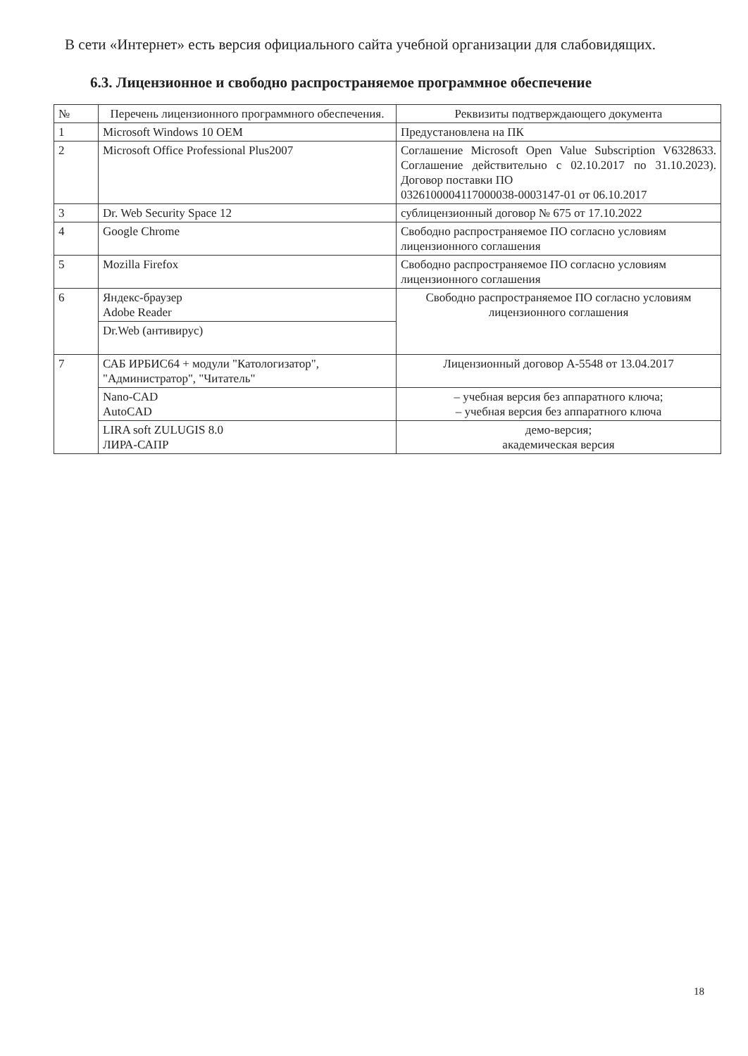В сети «Интернет» есть версия официального сайта учебной организации для слабовидящих.
6.3. Лицензионное и свободно распространяемое программное обеспечение
| № | Перечень лицензионного программного обеспечения. | Реквизиты подтверждающего документа |
| --- | --- | --- |
| 1 | Microsoft Windows 10 OEM | Предустановлена на ПК |
| 2 | Microsoft Office Professional Plus2007 | Соглашение Microsoft Open Value Subscription V6328633. Соглашение действительно с 02.10.2017 по 31.10.2023). Договор поставки ПО 0326100004117000038-0003147-01 от 06.10.2017 |
| 3 | Dr. Web Security Space 12 | сублицензионный договор № 675 от 17.10.2022 |
| 4 | Google Chrome | Свободно распространяемое ПО согласно условиям лицензионного соглашения |
| 5 | Mozilla Firefox | Свободно распространяемое ПО согласно условиям лицензионного соглашения |
| 6 | Яндекс-браузер Adobe Reader | Свободно распространяемое ПО согласно условиям лицензионного соглашения |
| | Dr.Web (антивирус) | |
| 7 | САБ ИРБИС64 + модули "Катологизатор", "Администратор", "Читатель" | Лицензионный договор А-5548 от 13.04.2017 |
| | Nano-CAD AutoCAD | – учебная версия без аппаратного ключа; – учебная версия без аппаратного ключа |
| | LIRA soft ZULUGIS 8.0 ЛИРА-САПР | демо-версия; академическая версия |
18